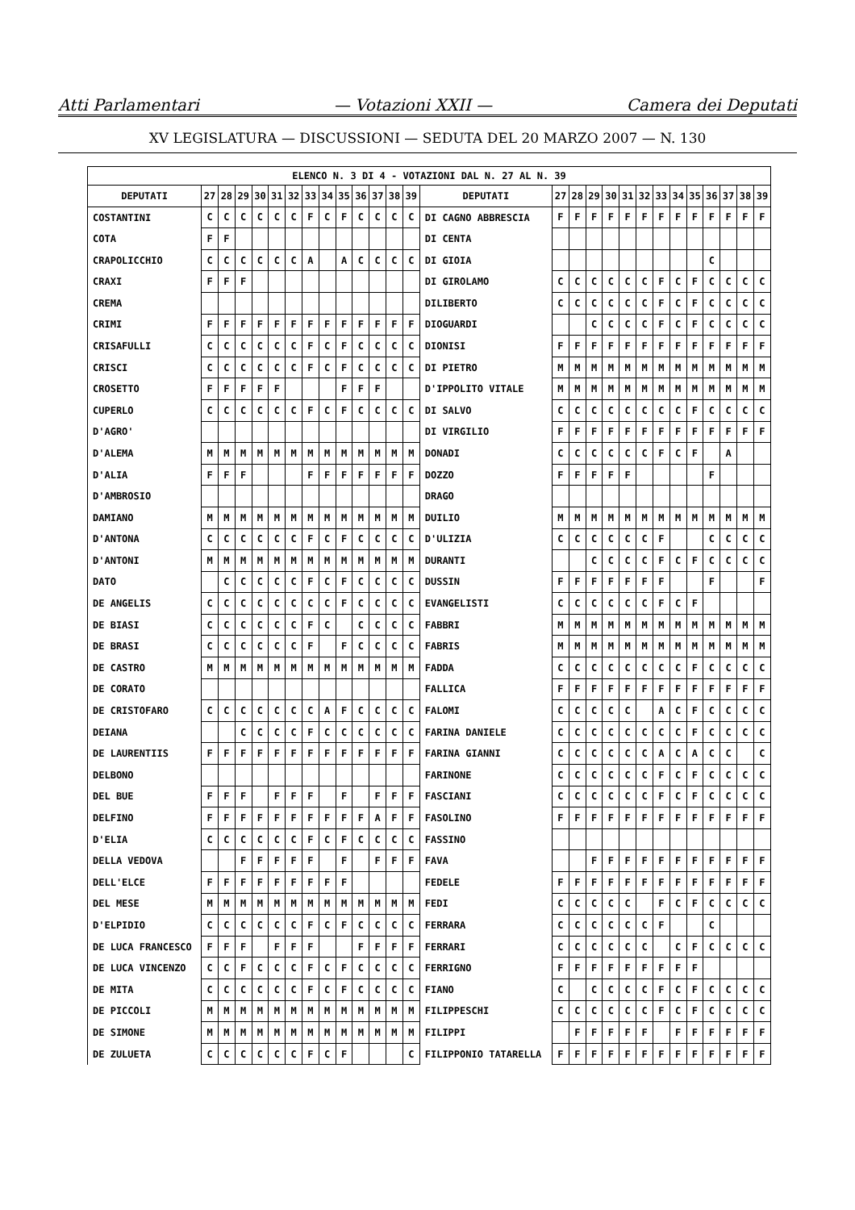Atti Parlamentari — Votazioni XXII — Camera dei Deputati
XV LEGISLATURA — DISCUSSIONI — SEDUTA DEL 20 MARZO 2007 — N. 130
| ELENCO N. 3 DI 4 - VOTAZIONI DAL N. 27 AL N. 39 | | | | | | | | | | | | | | | | | | | | | | | | | | | |
| --- | --- | --- | --- | --- | --- | --- | --- | --- | --- | --- | --- | --- | --- | --- | --- | --- | --- | --- | --- | --- | --- | --- | --- | --- | --- | --- | --- |
| DEPUTATI | 27 | 28 | 29 | 30 | 31 | 32 | 33 | 34 | 35 | 36 | 37 | 38 | 39 | DEPUTATI | 27 | 28 | 29 | 30 | 31 | 32 | 33 | 34 | 35 | 36 | 37 | 38 | 39 |
| COSTANTINI | C | C | C | C | C | C | F | C | F | C | C | C | C | DI CAGNO ABBRESCIA | F | F | F | F | F | F | F | F | F | F | F | F | F |
| COTA | F | F | | | | | | | | | | | | DI CENTA | | | | | | | | | | | | | |
| CRAPOLICCHIO | C | C | C | C | C | C | A | | A | C | C | C | C | DI GIOIA | | | | | | | | | | C | | | |
| CRAXI | F | F | F | | | | | | | | | | | DI GIROLAMO | C | C | C | C | C | C | F | C | F | C | C | C | C |
| CREMA | | | | | | | | | | | | | | DILIBERTO | C | C | C | C | C | C | F | C | F | C | C | C | C |
| CRIMI | F | F | F | F | F | F | F | F | F | F | F | F | F | DIOGUARDI | | | C | C | C | C | F | C | F | C | C | C | C |
| CRISAFULLI | C | C | C | C | C | C | F | C | F | C | C | C | C | DIONISI | F | F | F | F | F | F | F | F | F | F | F | F | F |
| CRISCI | C | C | C | C | C | C | F | C | F | C | C | C | C | DI PIETRO | M | M | M | M | M | M | M | M | M | M | M | M | M |
| CROSETTO | F | F | F | F | F | | | | F | F | F | | | D'IPPOLITO VITALE | M | M | M | M | M | M | M | M | M | M | M | M | M |
| CUPERLO | C | C | C | C | C | C | F | C | F | C | C | C | C | DI SALVO | C | C | C | C | C | C | C | C | F | C | C | C | C |
| D'AGRO' | | | | | | | | | | | | | | DI VIRGILIO | F | F | F | F | F | F | F | F | F | F | F | F | F |
| D'ALEMA | M | M | M | M | M | M | M | M | M | M | M | M | M | DONADI | C | C | C | C | C | C | F | C | F | | A | | |
| D'ALIA | F | F | F | | | | F | F | F | F | F | F | F | DOZZO | F | F | F | F | F | | | | | F | | | |
| D'AMBROSIO | | | | | | | | | | | | | | DRAGO | | | | | | | | | | | | | |
| DAMIANO | M | M | M | M | M | M | M | M | M | M | M | M | M | DUILIO | M | M | M | M | M | M | M | M | M | M | M | M | M |
| D'ANTONA | C | C | C | C | C | C | F | C | F | C | C | C | C | D'ULIZIA | C | C | C | C | C | C | F | | | C | C | C | C |
| D'ANTONI | M | M | M | M | M | M | M | M | M | M | M | M | M | DURANTI | | | C | C | C | C | F | C | F | C | C | C | C |
| DATO | | C | C | C | C | C | F | C | F | C | C | C | C | DUSSIN | F | F | F | F | F | F | F | | | F | | | F |
| DE ANGELIS | C | C | C | C | C | C | C | C | F | C | C | C | C | EVANGELISTI | C | C | C | C | C | C | F | C | F | | | | |
| DE BIASI | C | C | C | C | C | C | F | C | | C | C | C | C | FABBRI | M | M | M | M | M | M | M | M | M | M | M | M | M |
| DE BRASI | C | C | C | C | C | C | F | | F | C | C | C | C | FABRIS | M | M | M | M | M | M | M | M | M | M | M | M | M |
| DE CASTRO | M | M | M | M | M | M | M | M | M | M | M | M | M | FADDA | C | C | C | C | C | C | C | C | F | C | C | C | C |
| DE CORATO | | | | | | | | | | | | | | FALLICA | F | F | F | F | F | F | F | F | F | F | F | F | F |
| DE CRISTOFARO | C | C | C | C | C | C | C | A | F | C | C | C | C | FALOMI | C | C | C | C | C | | A | C | F | C | C | C | C |
| DEIANA | | | C | C | C | C | F | C | C | C | C | C | C | FARINA DANIELE | C | C | C | C | C | C | C | C | F | C | C | C | C |
| DE LAURENTIIS | F | F | F | F | F | F | F | F | F | F | F | F | F | FARINA GIANNI | C | C | C | C | C | C | A | C | A | C | C | | C |
| DELBONO | | | | | | | | | | | | | | FARINONE | C | C | C | C | C | C | F | C | F | C | C | C | C |
| DEL BUE | F | F | F | | F | F | F | | F | | F | F | F | FASCIANI | C | C | C | C | C | C | F | C | F | C | C | C | C |
| DELFINO | F | F | F | F | F | F | F | F | F | F | A | F | F | FASOLINO | F | F | F | F | F | F | F | F | F | F | F | F | F |
| D'ELIA | C | C | C | C | C | C | F | C | F | C | C | C | C | FASSINO | | | | | | | | | | | | | |
| DELLA VEDOVA | | | F | F | F | F | F | | F | | F | F | F | FAVA | | | F | F | F | F | F | F | F | F | F | F | F |
| DELL'ELCE | F | F | F | F | F | F | F | F | F | | | | | FEDELE | F | F | F | F | F | F | F | F | F | F | F | F | F |
| DEL MESE | M | M | M | M | M | M | M | M | M | M | M | M | M | FEDI | C | C | C | C | C | | F | C | F | C | C | C | C |
| D'ELPIDIO | C | C | C | C | C | C | F | C | F | C | C | C | C | FERRARA | C | C | C | C | C | C | F | | | C | | | |
| DE LUCA FRANCESCO | F | F | F | | F | F | F | | | F | F | F | F | FERRARI | C | C | C | C | C | C | | C | F | C | C | C | C |
| DE LUCA VINCENZO | C | C | F | C | C | C | F | C | F | C | C | C | C | FERRIGNO | F | F | F | F | F | F | F | F | F | | | | |
| DE MITA | C | C | C | C | C | C | F | C | F | C | C | C | C | FIANO | C | | C | C | C | C | F | C | F | C | C | C | C |
| DE PICCOLI | M | M | M | M | M | M | M | M | M | M | M | M | M | FILIPPESCHI | C | C | C | C | C | C | F | C | F | C | C | C | C |
| DE SIMONE | M | M | M | M | M | M | M | M | M | M | M | M | M | FILIPPI | | F | F | F | F | F | | F | F | F | F | F | F |
| DE ZULUETA | C | C | C | C | C | C | F | C | F | | | | C | FILIPPONIO TATARELLA | F | F | F | F | F | F | F | F | F | F | F | F | F |